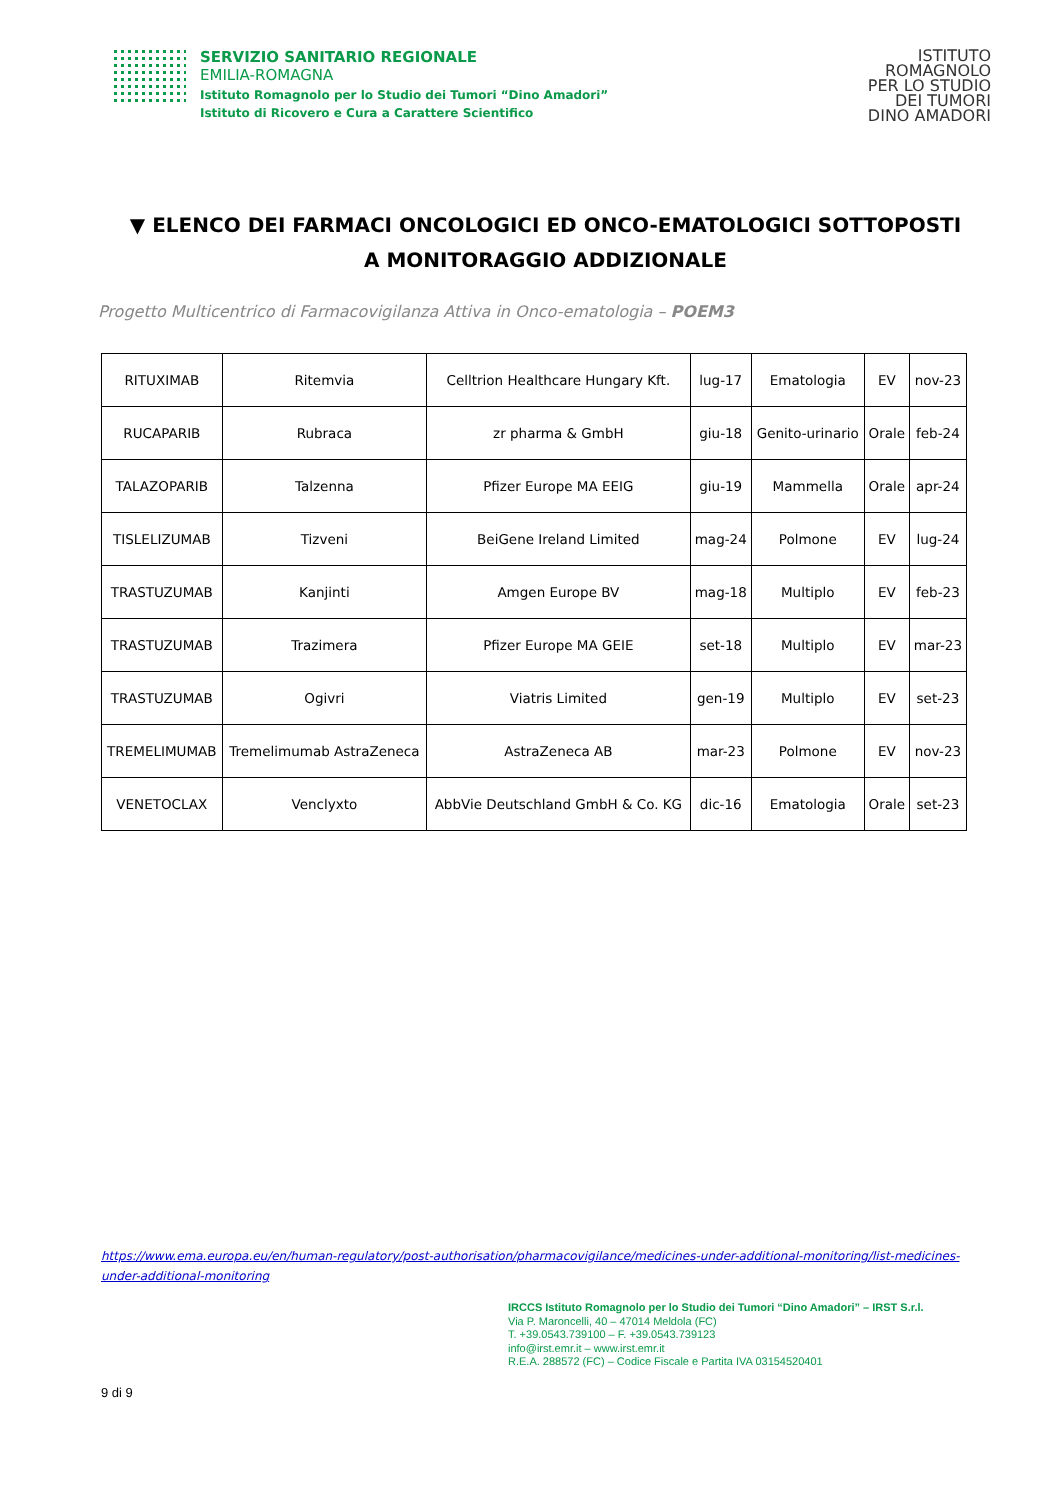SERVIZIO SANITARIO REGIONALE
EMILIA-ROMAGNA
Istituto Romagnolo per lo Studio dei Tumori “Dino Amadori”
Istituto di Ricovero e Cura a Carattere Scientifico
ISTITUTO
ROMAGNOLO
PER LO STUDIO
DEI TUMORI
DINO AMADORI
▼ ELENCO DEI FARMACI ONCOLOGICI ED ONCO-EMATOLOGICI SOTTOPOSTI A MONITORAGGIO ADDIZIONALE
Progetto Multicentrico di Farmacovigilanza Attiva in Onco-ematologia – POEM3
| RITUXIMAB | Ritemvia | Celltrion Healthcare Hungary Kft. | lug-17 | Ematologia | EV | nov-23 |
| RUCAPARIB | Rubraca | zr pharma & GmbH | giu-18 | Genito-urinario | Orale | feb-24 |
| TALAZOPARIB | Talzenna | Pfizer Europe MA EEIG | giu-19 | Mammella | Orale | apr-24 |
| TISLELIZUMAB | Tizveni | BeiGene Ireland Limited | mag-24 | Polmone | EV | lug-24 |
| TRASTUZUMAB | Kanjinti | Amgen Europe BV | mag-18 | Multiplo | EV | feb-23 |
| TRASTUZUMAB | Trazimera | Pfizer Europe MA GEIE | set-18 | Multiplo | EV | mar-23 |
| TRASTUZUMAB | Ogivri | Viatris Limited | gen-19 | Multiplo | EV | set-23 |
| TREMELIMUMAB | Tremelimumab AstraZeneca | AstraZeneca AB | mar-23 | Polmone | EV | nov-23 |
| VENETOCLAX | Venclyxto | AbbVie Deutschland GmbH & Co. KG | dic-16 | Ematologia | Orale | set-23 |
https://www.ema.europa.eu/en/human-regulatory/post-authorisation/pharmacovigilance/medicines-under-additional-monitoring/list-medicines-under-additional-monitoring
IRCCS Istituto Romagnolo per lo Studio dei Tumori “Dino Amadori” – IRST S.r.l.
Via P. Maroncelli, 40 – 47014 Meldola (FC)
T. +39.0543.739100 – F. +39.0543.739123
info@irst.emr.it – www.irst.emr.it
R.E.A. 288572 (FC) – Codice Fiscale e Partita IVA 03154520401
9 di 9